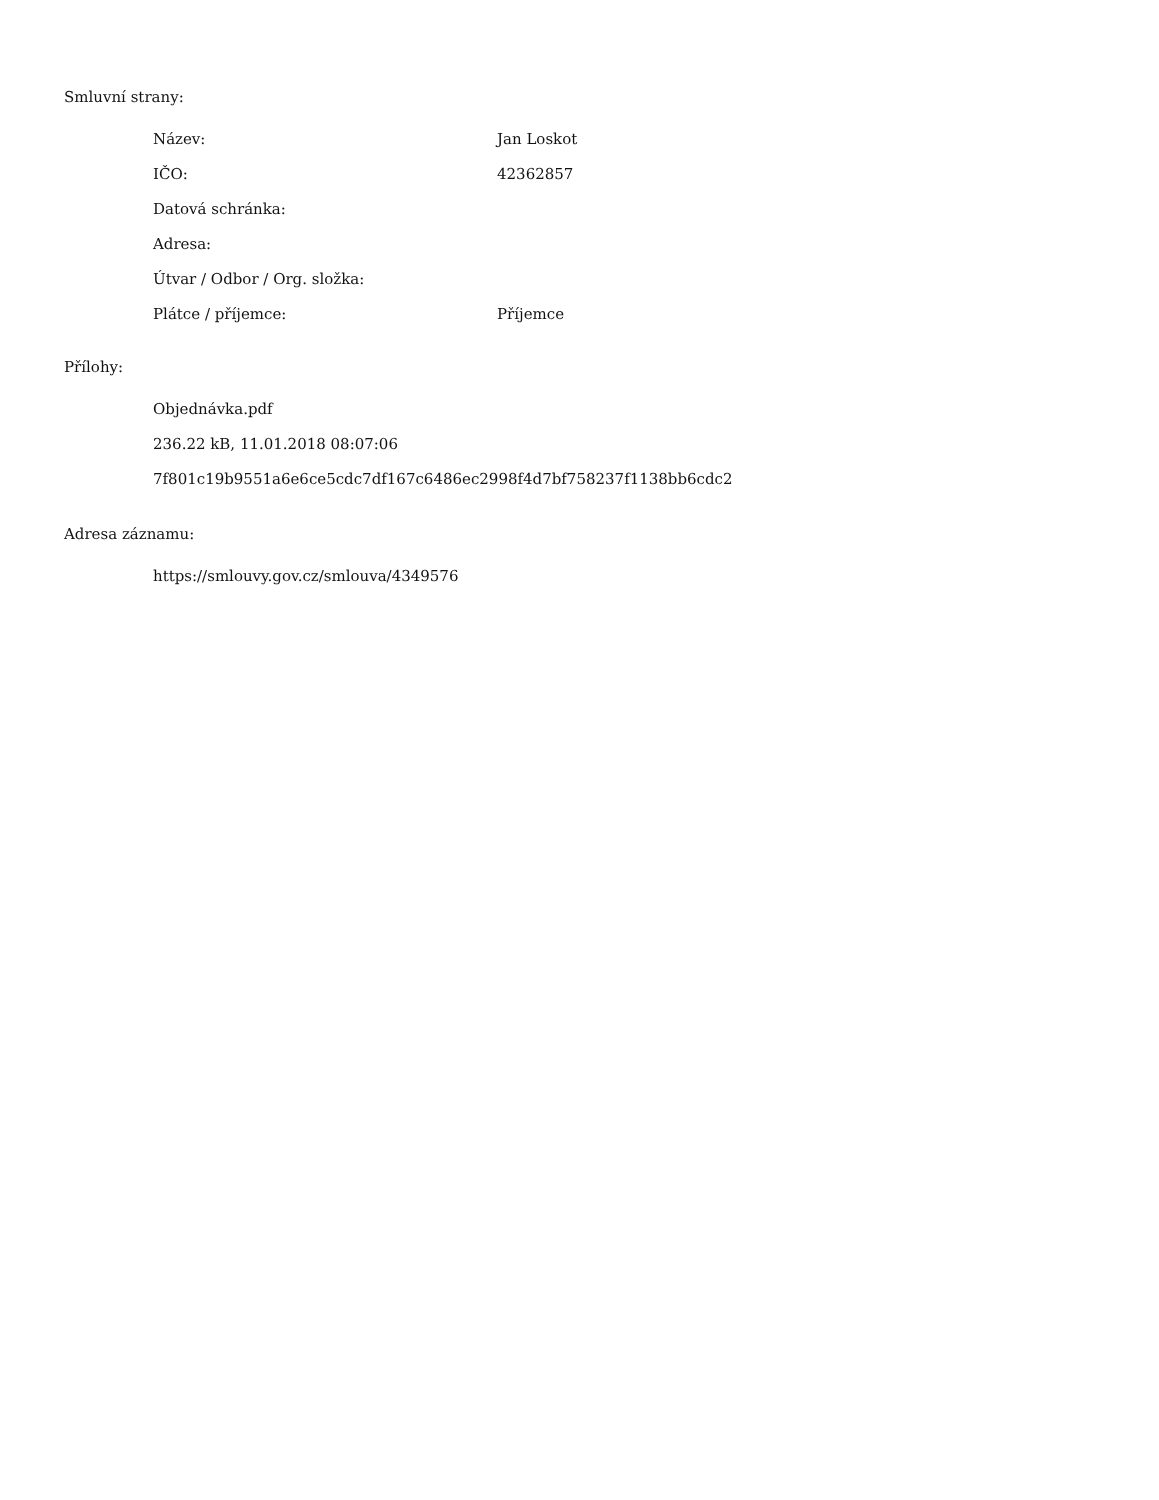Smluvní strany:
| Název: | Jan Loskot |
| IČO: | 42362857 |
| Datová schránka: | |
| Adresa: | |
| Útvar / Odbor / Org. složka: | |
| Plátce / příjemce: | Příjemce |
Přílohy:
Objednávka.pdf
236.22 kB, 11.01.2018 08:07:06
7f801c19b9551a6e6ce5cdc7df167c6486ec2998f4d7bf758237f1138bb6cdc2
Adresa záznamu:
https://smlouvy.gov.cz/smlouva/4349576